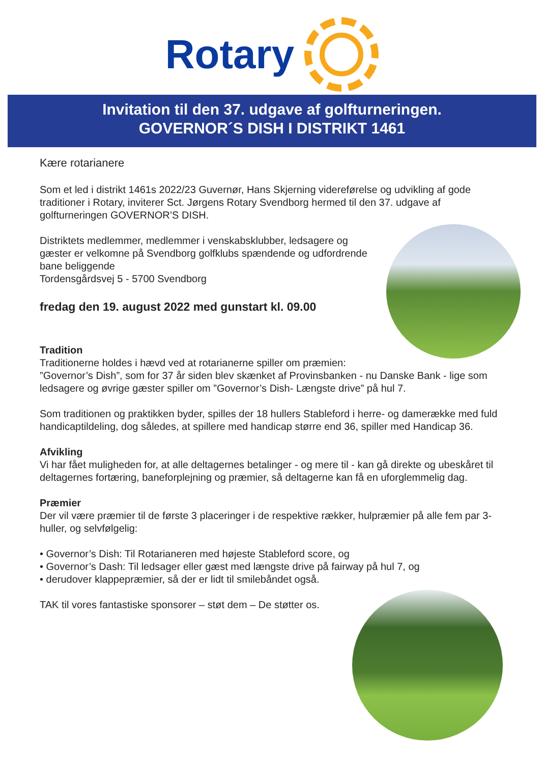Rotary
Invitation til den 37. udgave af golfturneringen.
GOVERNOR´S DISH I DISTRIKT 1461
Kære rotarianere
Som et led i distrikt 1461s 2022/23 Guvernør, Hans Skjerning videreførelse og udvikling af gode traditioner i Rotary, inviterer Sct. Jørgens Rotary Svendborg hermed til den 37. udgave af golfturneringen GOVERNOR’S DISH.
Distriktets medlemmer, medlemmer i venskabsklubber, ledsagere og gæster er velkomne på Svendborg golfklubs spændende og udfordrende bane beliggende
Tordensgårdsvej 5 - 5700 Svendborg
fredag den 19. august 2022 med gunstart kl. 09.00
Tradition
Traditionerne holdes i hævd ved at rotarianerne spiller om præmien: ”Governor’s Dish”, som for 37 år siden blev skænket af Provinsbanken - nu Danske Bank - lige som ledsagere og øvrige gæster spiller om ”Governor’s Dish- Længste drive” på hul 7.
Som traditionen og praktikken byder, spilles der 18 hullers Stableford i herre- og damerække med fuld handicaptildeling, dog således, at spillere med handicap større end 36, spiller med Handicap 36.
Afvikling
Vi har fået muligheden for, at alle deltagernes betalinger - og mere til - kan gå direkte og ubeskåret til deltagernes fortæring, baneforplejning og præmier, så deltagerne kan få en uforglemmelig dag.
Præmier
Der vil være præmier til de første 3 placeringer i de respektive rækker, hulpræmier på alle fem par 3-huller, og selvfølgelig:
• Governor’s Dish: Til Rotarianeren med højeste Stableford score, og
• Governor’s Dash: Til ledsager eller gæst med længste drive på fairway på hul 7, og
• derudover klappepræmier, så der er lidt til smilebåndet også.
TAK til vores fantastiske sponsorer – støt dem – De støtter os.